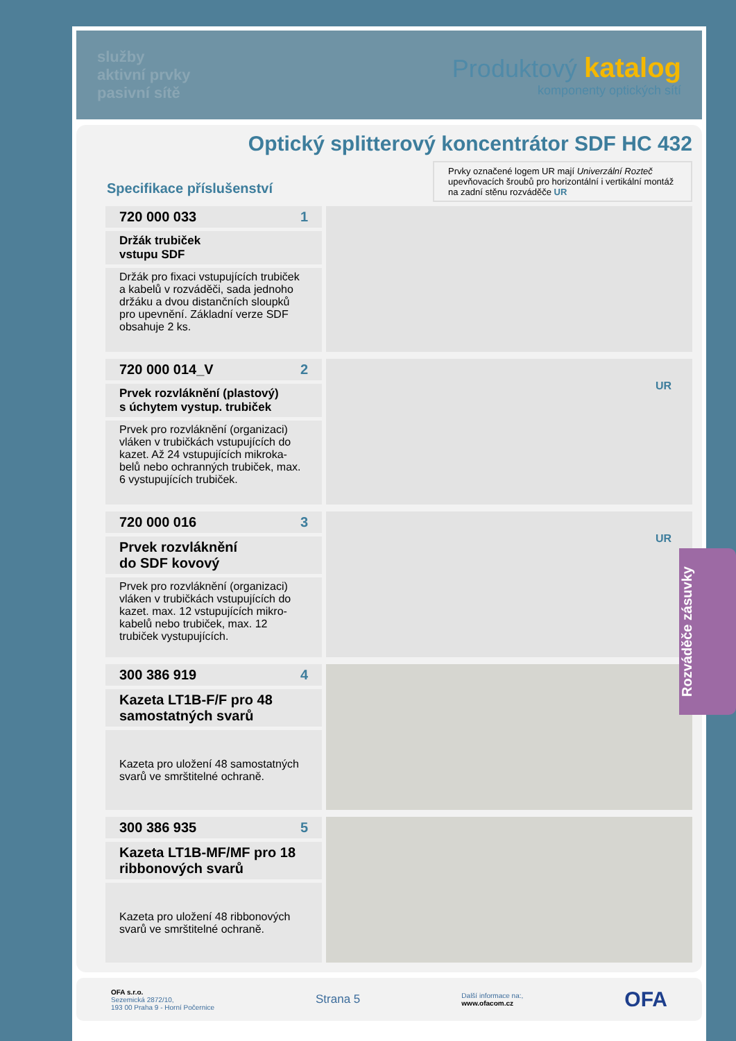služby
aktivní prvky
pasivní sítě
Produktový katalog
komponenty optických sítí
Optický splitterový koncentrátor SDF HC 432
Specifikace příslušenství
Prvky označené logem UR mají Univerzální Rozteč upevňovacích šroubů pro horizontální i vertikální montáž na zadní stěnu rozváděče UR
720 000 033 1
Držák trubiček
vstupu SDF
Držák pro fixaci vstupujících trubiček a kabelů v rozváděči, sada jednoho držáku a dvou distančních sloupků pro upevnění. Základní verze SDF obsahuje 2 ks.
720 000 014_V 2
Prvek rozvláknění (plastový)
s úchytem vystup. trubiček
Prvek pro rozvláknění (organizaci) vláken v trubičkách vstupujících do kazet. Až 24 vstupujících mikroka-belů nebo ochranných trubiček, max. 6 vystupujících trubiček.
UR
720 000 016 3
Prvek rozvláknění
do SDF kovový
Prvek pro rozvláknění (organizaci) vláken v trubičkách vstupujících do kazet. max. 12 vstupujících mikro-kabelů nebo trubiček, max. 12 trubiček vystupujících.
UR
300 386 919 4
Kazeta LT1B-F/F pro 48
samostatných svarů
Kazeta pro uložení 48 samostatných svarů ve smrštitelné ochraně.
300 386 935 5
Kazeta LT1B-MF/MF pro 18
ribbonových svarů
Kazeta pro uložení 48 ribbonových svarů ve smrštitelné ochraně.
OFA s.r.o.
Sezemická 2872/10,
193 00 Praha 9 - Horní Počernice
Strana 5
Další informace na:,
www.ofacom.cz
OFA
Rozváděče zásuvky